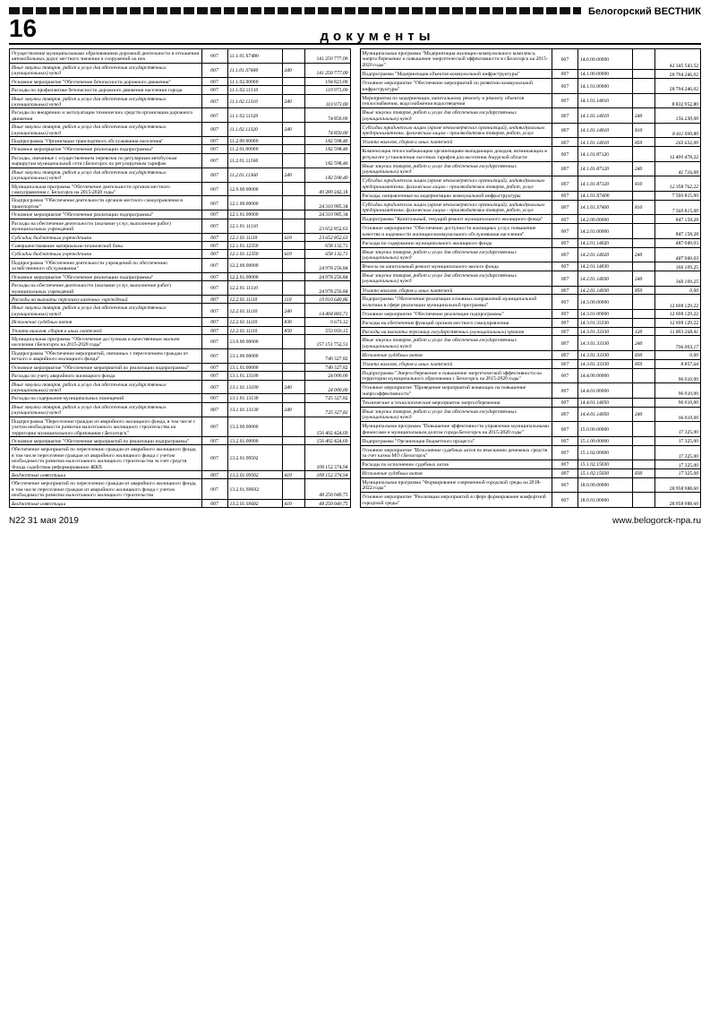Белогорский ВЕСТНИК
16
документы
| Осуществление муниципальными образованиями дорожной деятельности в отношении автомобильных дорог местного значения и сооружений на них | 007 | 11.1.01.S7480 | | 141 250 777,00 |
| Иные закупки товаров, работ и услуг для обеспечения государственных (муниципальных) нужд | 007 | 11.1.01.S7480 | 240 | 141 250 777,00 |
| Основное мероприятие "Обеспечение безопасности дорожного движения" | 007 | 11.1.02.00000 | | 194 823,00 |
| Расходы по профилактике безопасности дорожного движения населения города | 007 | 11.1.02.11310 | | 119 973,00 |
| Иные закупки товаров, работ и услуг для обеспечения государственных (муниципальных) нужд | 007 | 11.1.02.11310 | 240 | 119 973,00 |
| Расходы по внедрению и эксплуатации технических средств организации дорожного движения | 007 | 11.1.02.11320 | | 74 850,00 |
| Иные закупки товаров, работ и услуг для обеспечения государственных (муниципальных) нужд | 007 | 11.1.02.11320 | 240 | 74 850,00 |
| Подпрограмма "Организация транспортного обслуживания населения" | 007 | 11.2.00.00000 | | 182 598,40 |
| Основное мероприятие "Обеспечение реализации подпрограммы" | 007 | 11.2.01.00000 | | 182 598,40 |
| Расходы, связанные с осуществлением перевозок по регулярным автобусным маршрутам муниципальной сети г.Белогорск по регулируемым тарифам | 007 | 11.2.01.11360 | | 182 598,40 |
| Иные закупки товаров, работ и услуг для обеспечения государственных (муниципальных) нужд | 007 | 11.2.01.11360 | 240 | 182 598,40 |
| Муниципальная программа "Обеспечение деятельности органов местного самоуправления г. Белогорск на 2015-2020 годы" | 007 | 12.0.00.00000 | | 49 289 242,18 |
| Подпрограмма "Обеспечение деятельности органов местного самоуправления в транспортом" | 007 | 12.1.00.00000 | | 24 310 985,34 |
| Основное мероприятие "Обеспечение реализации подпрограммы" | 007 | 12.1.01.00000 | | 24 310 985,34 |
| Расходы на обеспечение деятельности (оказание услуг, выполнение работ) муниципальных учреждений | 007 | 12.1.01.11110 | | 23 652 852,63 |
| Субсидии бюджетным учреждениям | 007 | 12.1.01.11110 | 610 | 23 652 852,63 |
| Совершенствование материально-технической базы | 007 | 12.1.01.12350 | | 658 132,71 |
| Субсидии бюджетным учреждениям | 007 | 12.1.01.12350 | 610 | 658 132,71 |
| Подпрограмма "Обеспечение деятельности учреждений по обеспечению хозяйственного обслуживания" | 007 | 12.2.00.00000 | | 24 978 256,84 |
| Основное мероприятие "Обеспечение реализации подпрограммы" | 007 | 12.2.01.00000 | | 24 978 256,84 |
| Расходы на обеспечение деятельности (оказание услуг, выполнение работ) муниципальных учреждений | 007 | 12.2.01.11110 | | 24 978 256,84 |
| Расходы на выплаты персоналу казенных учреждений | 007 | 12.2.01.11110 | 110 | 10 010 640,86 |
| Иные закупки товаров, работ и услуг для обеспечения государственных (муниципальных) нужд | 007 | 12.2.01.11110 | 240 | 14 404 883,71 |
| Исполнение судебных актов | 007 | 12.2.01.11110 | 830 | 9 673,12 |
| Уплата налогов, сборов и иных платежей | 007 | 12.2.01.11110 | 850 | 553 059,15 |
| Муниципальная программа "Обеспечение доступным и качественным жильем населения г.Белогорск на 2015-2020 годы" | 007 | 13.0.00.00000 | | 157 151 752,51 |
| Подпрограмма "Обеспечение мероприятий, связанных с переселением граждан из ветхого и аварийного жилищного фонда" | 007 | 13.1.00.00000 | | 749 327,82 |
| Основное мероприятие "Обеспечение мероприятий по реализации подпрограммы" | 007 | 13.1.01.00000 | | 749 327,82 |
| Расходы по учету аварийного жилищного фонда | 007 | 13.1.01.13100 | | 24 000,00 |
| Иные закупки товаров, работ и услуг для обеспечения государственных (муниципальных) нужд | 007 | 13.1.01.13100 | 240 | 24 000,00 |
| Расходы на содержание муниципальных помещений | 007 | 13.1.01.13130 | | 725 327,82 |
| Иные закупки товаров, работ и услуг для обеспечения государственных (муниципальных) нужд | 007 | 13.1.01.13130 | 240 | 725 327,82 |
| Подпрограмма "Переселение граждан из аварийного жилищного фонда, в том числе с учетом необходимости развития малоэтажного жилищного строительства на территории муниципального образования г.Белогорск" | 007 | 13.2.00.00000 | | 156 402 424,69 |
| Основное мероприятие "Обеспечение мероприятий по реализации подпрограммы" | 007 | 13.2.01.00000 | | 156 402 424,69 |
| Обеспечение мероприятий по переселению граждан из аварийного жилищного фонда, в том числе переселение граждан из аварийного жилищного фонда с учетом необходимости развития малоэтажного жилищного строительства за счет средств Фонда содействия реформированию ЖКХ | 007 | 13.2.01.09502 | | 108 152 374,94 |
| Бюджетные инвестиции | 007 | 13.2.01.09502 | 410 | 108 152 374,94 |
| Обеспечение мероприятий по переселению граждан из аварийного жилищного фонда, в том числе переселение граждан из аварийного жилищного фонда с учетом необходимости развития малоэтажного жилищного строительства | 007 | 13.2.01.S9602 | | 48 250 049,75 |
| Бюджетные инвестиции | 007 | 13.2.01.S9602 | 410 | 48 250 049,75 |
| Муниципальная программа "Модернизация жилищно-коммунального комплекса, энергосбережение и повышение энергетической эффективности в г.Белогорск на 2015-2020 годы" | 007 | 14.0.00.00000 | | 42 345 543,52 |
| Подпрограмма "Модернизация объектов коммунальной инфраструктуры" | 007 | 14.1.00.00000 | | 28 794 246,02 |
| Основное мероприятие "Обеспечение мероприятий по развитию коммунальной инфраструктуры" | 007 | 14.1.01.00000 | | 28 794 246,02 |
| Мероприятия по модернизации, капитальному ремонту и ремонту объектов теплоснабжения, водоснабжения водоотведения | 007 | 14.1.01.14010 | | 8 832 952,80 |
| Иные закупки товаров, работ и услуг для обеспечения государственных (муниципальных) нужд | 007 | 14.1.01.14010 | 240 | 156 230,00 |
| Субсидии юридическим лицам (кроме некоммерческих организаций), индивидуальным предпринимателям, физическим лицам - производителям товаров, работ, услуг | 007 | 14.1.01.14010 | 810 | 8 411 090,80 |
| Уплата налогов, сборов и иных платежей | 007 | 14.1.01.14010 | 850 | 265 632,00 |
| Компенсация теплоснабжающим организациям выпадающих доходов, возникающих в результате установления льготных тарифов для населения Амурской области | 007 | 14.1.01.87120 | | 12 400 478,22 |
| Иные закупки товаров, работ и услуг для обеспечения государственных (муниципальных) нужд | 007 | 14.1.01.87120 | 240 | 41 716,00 |
| Субсидии юридическим лицам (кроме некоммерческих организаций), индивидуальным предпринимателям, физическим лицам - производителям товаров, работ, услуг | 007 | 14.1.01.87120 | 810 | 12 358 762,22 |
| Расходы, направленные на модернизацию коммунальной инфраструктуры | 007 | 14.1.01.S7400 | | 7 560 815,00 |
| Субсидии юридическим лицам (кроме некоммерческих организаций), индивидуальным предпринимателям, физическим лицам - производителям товаров, работ, услуг | 007 | 14.1.01.S7400 | 810 | 7 560 815,00 |
| Подпрограмма "Капитальный, текущий ремонт муниципального жилищного фонда" | 007 | 14.2.00.00000 | | 847 158,28 |
| Основное мероприятие "Обеспечение доступности жилищных услуг, повышение качества и надежности жилищно-коммунального обслуживания населения" | 007 | 14.2.01.00000 | | 847 158,28 |
| Расходы по содержанию муниципального жилищного фонда | 007 | 14.2.01.14020 | | 487 049,03 |
| Иные закупки товаров, работ и услуг для обеспечения государственных (муниципальных) нужд | 007 | 14.2.01.14020 | 240 | 487 049,03 |
| Взносы на капитальный ремонт муниципального жилого фонда | 007 | 14.2.01.14030 | | 360 109,25 |
| Иные закупки товаров, работ и услуг для обеспечения государственных (муниципальных) нужд | 007 | 14.2.01.14030 | 240 | 360 109,25 |
| Уплата налогов, сборов и иных платежей | 007 | 14.2.01.14030 | 850 | 0,00 |
| Подпрограмма "Обеспечение реализации основных направлений муниципальной политики в сфере реализации муниципальной программы" | 007 | 14.3.00.00000 | | 12 608 129,22 |
| Основное мероприятие "Обеспечение реализации подпрограммы" | 007 | 14.3.01.00000 | | 12 608 129,22 |
| Расходы на обеспечение функций органов местного самоуправления | 007 | 14.3.01.33330 | | 12 608 129,22 |
| Расходы на выплаты персоналу государственных (муниципальных) органов | 007 | 14.3.01.33330 | 120 | 11 803 268,41 |
| Иные закупки товаров, работ и услуг для обеспечения государственных (муниципальных) нужд | 007 | 14.3.01.33330 | 240 | 796 003,17 |
| Исполнение судебных актов | 007 | 14.3.01.33330 | 830 | 0,00 |
| Уплата налогов, сборов и иных платежей | 007 | 14.3.01.33330 | 850 | 8 857,64 |
| Подпрограмма "Энергосбережение и повышение энергетической эффективности на территории муниципального образования г. Белогорск на 2015-2020 годы" | 007 | 14.4.00.00000 | | 96 010,00 |
| Основное мероприятие "Проведение мероприятий влияющих на повышение энергоэффективности" | 007 | 14.4.01.00000 | | 96 010,00 |
| Технические и технологические мероприятия энергосбережения | 007 | 14.4.01.14050 | | 96 010,00 |
| Иные закупки товаров, работ и услуг для обеспечения государственных (муниципальных) нужд | 007 | 14.4.01.14050 | 240 | 96 010,00 |
| Муниципальная программа "Повышение эффективности управления муниципальными финансами и муниципальным долгом города Белогорск на 2015-2020 годы" | 007 | 15.0.00.00000 | | 17 325,00 |
| Подпрограмма "Организация бюджетного процесса" | 007 | 15.1.00.00000 | | 17 325,00 |
| Основное мероприятие "Исполнение судебных актов по взысканию денежных средств за счет казны МО г.Белогорск" | 007 | 15.1.02.00000 | | 17 325,00 |
| Расходы по исполнению судебных актов | 007 | 15.1.02.15030 | | 17 325,00 |
| Исполнение судебных актов | 007 | 15.1.02.15030 | 830 | 17 325,00 |
| Муниципальная программа "Формирование современной городской среды на 2018-2022 годы" | 007 | 18.0.00.00000 | | 28 958 988,60 |
| Основное мероприятие "Реализация мероприятий в сфере формирование комфортной городской среды" | 007 | 18.0.01.00000 | | 28 958 988,60 |
N22 31 мая 2019 www.belogorck-npa.ru